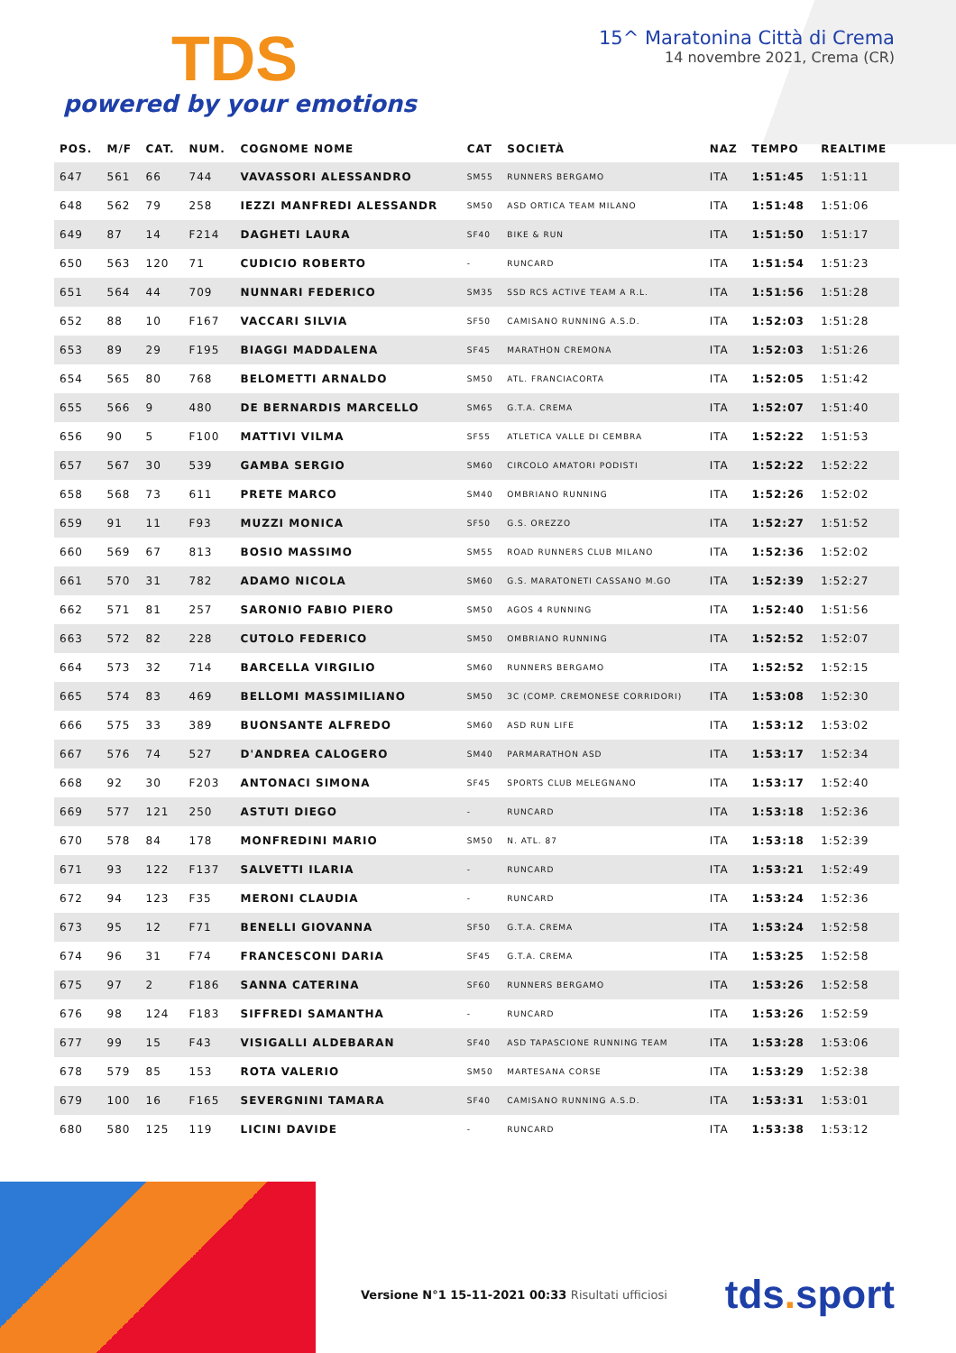TDS
powered by your emotions
15^ Maratonina Città di Crema
14 novembre 2021, Crema (CR)
| POS. | M/F | CAT. | NUM. | COGNOME NOME | CAT | SOCIETÀ | NAZ | TEMPO | REALTIME |
| --- | --- | --- | --- | --- | --- | --- | --- | --- | --- |
| 647 | 561 | 66 | 744 | VAVASSORI ALESSANDRO | SM55 | RUNNERS BERGAMO | ITA | 1:51:45 | 1:51:11 |
| 648 | 562 | 79 | 258 | IEZZI MANFREDI ALESSANDR | SM50 | ASD ORTICA TEAM MILANO | ITA | 1:51:48 | 1:51:06 |
| 649 | 87 | 14 | F214 | DAGHETI LAURA | SF40 | BIKE & RUN | ITA | 1:51:50 | 1:51:17 |
| 650 | 563 | 120 | 71 | CUDICIO ROBERTO | - | RUNCARD | ITA | 1:51:54 | 1:51:23 |
| 651 | 564 | 44 | 709 | NUNNARI FEDERICO | SM35 | SSD RCS ACTIVE TEAM A R.L. | ITA | 1:51:56 | 1:51:28 |
| 652 | 88 | 10 | F167 | VACCARI SILVIA | SF50 | CAMISANO RUNNING A.S.D. | ITA | 1:52:03 | 1:51:28 |
| 653 | 89 | 29 | F195 | BIAGGI MADDALENA | SF45 | MARATHON CREMONA | ITA | 1:52:03 | 1:51:26 |
| 654 | 565 | 80 | 768 | BELOMETTI ARNALDO | SM50 | ATL. FRANCIACORTA | ITA | 1:52:05 | 1:51:42 |
| 655 | 566 | 9 | 480 | DE BERNARDIS MARCELLO | SM65 | G.T.A. CREMA | ITA | 1:52:07 | 1:51:40 |
| 656 | 90 | 5 | F100 | MATTIVI VILMA | SF55 | ATLETICA VALLE DI CEMBRA | ITA | 1:52:22 | 1:51:53 |
| 657 | 567 | 30 | 539 | GAMBA SERGIO | SM60 | CIRCOLO AMATORI PODISTI | ITA | 1:52:22 | 1:52:22 |
| 658 | 568 | 73 | 611 | PRETE MARCO | SM40 | OMBRIANO RUNNING | ITA | 1:52:26 | 1:52:02 |
| 659 | 91 | 11 | F93 | MUZZI MONICA | SF50 | G.S. OREZZO | ITA | 1:52:27 | 1:51:52 |
| 660 | 569 | 67 | 813 | BOSIO MASSIMO | SM55 | ROAD RUNNERS CLUB MILANO | ITA | 1:52:36 | 1:52:02 |
| 661 | 570 | 31 | 782 | ADAMO NICOLA | SM60 | G.S. MARATONETI CASSANO M.GO | ITA | 1:52:39 | 1:52:27 |
| 662 | 571 | 81 | 257 | SARONIO FABIO PIERO | SM50 | AGOS 4 RUNNING | ITA | 1:52:40 | 1:51:56 |
| 663 | 572 | 82 | 228 | CUTOLO FEDERICO | SM50 | OMBRIANO RUNNING | ITA | 1:52:52 | 1:52:07 |
| 664 | 573 | 32 | 714 | BARCELLA VIRGILIO | SM60 | RUNNERS BERGAMO | ITA | 1:52:52 | 1:52:15 |
| 665 | 574 | 83 | 469 | BELLOMI MASSIMILIANO | SM50 | 3C (COMP. CREMONESE CORRIDORI) | ITA | 1:53:08 | 1:52:30 |
| 666 | 575 | 33 | 389 | BUONSANTE ALFREDO | SM60 | ASD RUN LIFE | ITA | 1:53:12 | 1:53:02 |
| 667 | 576 | 74 | 527 | D'ANDREA CALOGERO | SM40 | PARMARATHON ASD | ITA | 1:53:17 | 1:52:34 |
| 668 | 92 | 30 | F203 | ANTONACI SIMONA | SF45 | SPORTS CLUB MELEGNANO | ITA | 1:53:17 | 1:52:40 |
| 669 | 577 | 121 | 250 | ASTUTI DIEGO | - | RUNCARD | ITA | 1:53:18 | 1:52:36 |
| 670 | 578 | 84 | 178 | MONFREDINI MARIO | SM50 | N. ATL. 87 | ITA | 1:53:18 | 1:52:39 |
| 671 | 93 | 122 | F137 | SALVETTI ILARIA | - | RUNCARD | ITA | 1:53:21 | 1:52:49 |
| 672 | 94 | 123 | F35 | MERONI CLAUDIA | - | RUNCARD | ITA | 1:53:24 | 1:52:36 |
| 673 | 95 | 12 | F71 | BENELLI GIOVANNA | SF50 | G.T.A. CREMA | ITA | 1:53:24 | 1:52:58 |
| 674 | 96 | 31 | F74 | FRANCESCONI DARIA | SF45 | G.T.A. CREMA | ITA | 1:53:25 | 1:52:58 |
| 675 | 97 | 2 | F186 | SANNA CATERINA | SF60 | RUNNERS BERGAMO | ITA | 1:53:26 | 1:52:58 |
| 676 | 98 | 124 | F183 | SIFFREDI SAMANTHA | - | RUNCARD | ITA | 1:53:26 | 1:52:59 |
| 677 | 99 | 15 | F43 | VISIGALLI ALDEBARAN | SF40 | ASD TAPASCIONE RUNNING TEAM | ITA | 1:53:28 | 1:53:06 |
| 678 | 579 | 85 | 153 | ROTA VALERIO | SM50 | MARTESANA CORSE | ITA | 1:53:29 | 1:52:38 |
| 679 | 100 | 16 | F165 | SEVERGNINI TAMARA | SF40 | CAMISANO RUNNING A.S.D. | ITA | 1:53:31 | 1:53:01 |
| 680 | 580 | 125 | 119 | LICINI DAVIDE | - | RUNCARD | ITA | 1:53:38 | 1:53:12 |
Versione N°1 15-11-2021 00:33 Risultati ufficiosi
tds. sport